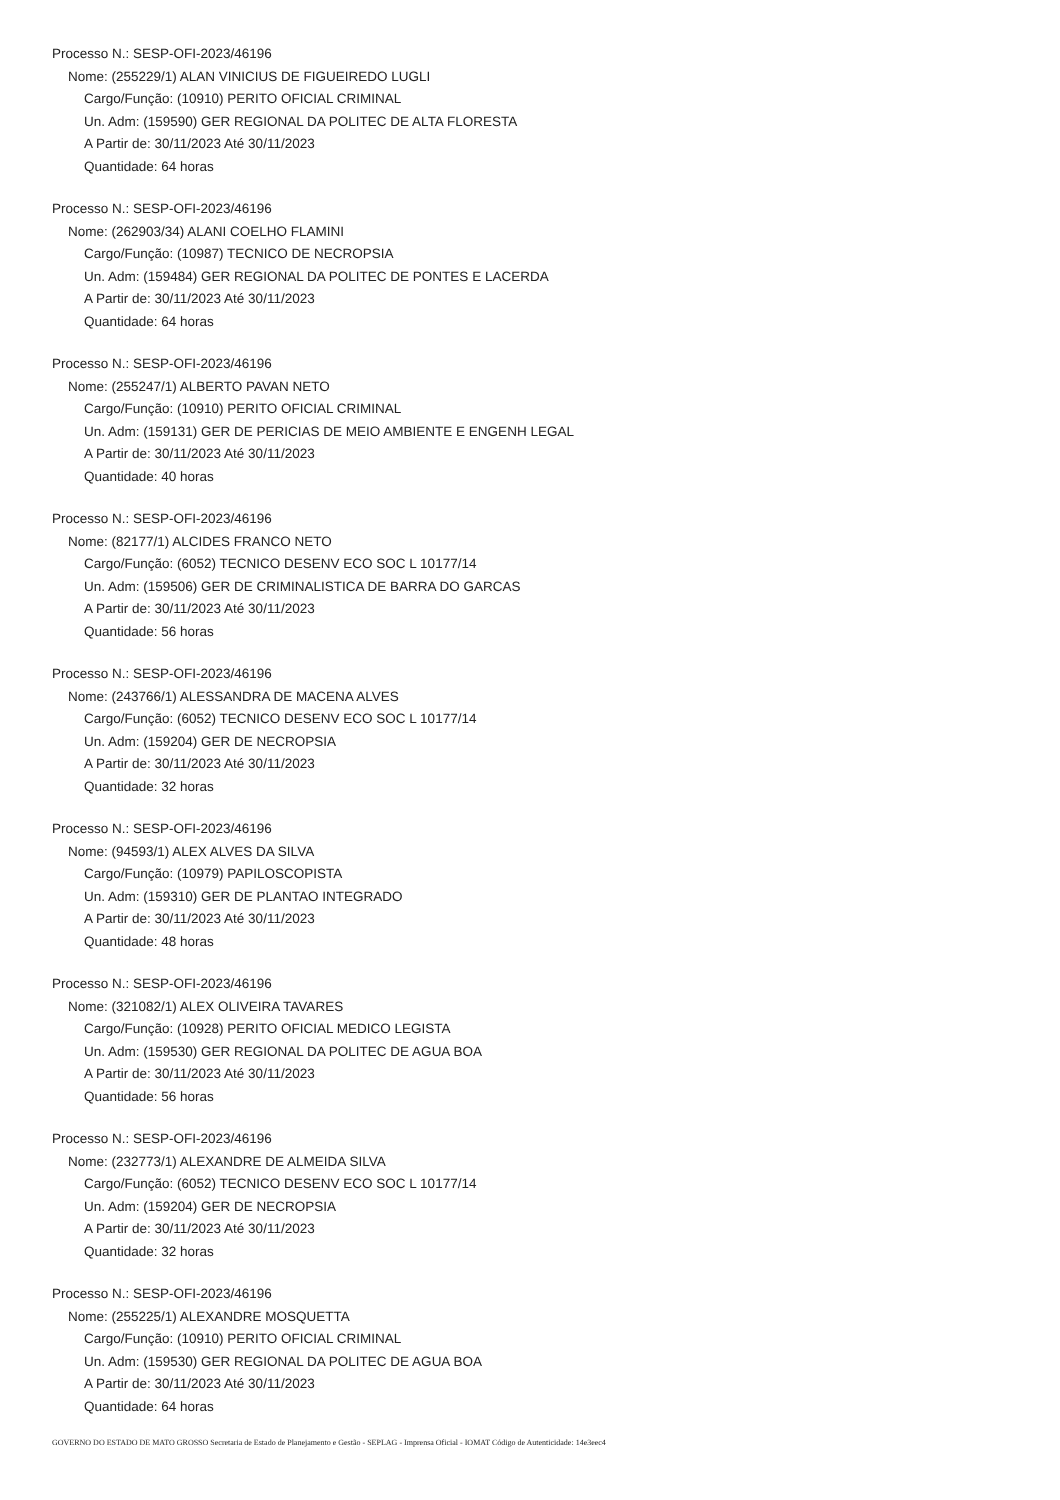Processo N.: SESP-OFI-2023/46196
Nome: (255229/1) ALAN VINICIUS DE FIGUEIREDO LUGLI
Cargo/Função: (10910) PERITO OFICIAL CRIMINAL
Un. Adm: (159590) GER REGIONAL DA POLITEC DE ALTA FLORESTA
A Partir de: 30/11/2023 Até 30/11/2023
Quantidade: 64 horas
Processo N.: SESP-OFI-2023/46196
Nome: (262903/34) ALANI COELHO FLAMINI
Cargo/Função: (10987) TECNICO DE NECROPSIA
Un. Adm: (159484) GER REGIONAL DA POLITEC DE PONTES E LACERDA
A Partir de: 30/11/2023 Até 30/11/2023
Quantidade: 64 horas
Processo N.: SESP-OFI-2023/46196
Nome: (255247/1) ALBERTO PAVAN NETO
Cargo/Função: (10910) PERITO OFICIAL CRIMINAL
Un. Adm: (159131) GER DE PERICIAS DE MEIO AMBIENTE E ENGENH LEGAL
A Partir de: 30/11/2023 Até 30/11/2023
Quantidade: 40 horas
Processo N.: SESP-OFI-2023/46196
Nome: (82177/1) ALCIDES FRANCO NETO
Cargo/Função: (6052) TECNICO DESENV ECO SOC L 10177/14
Un. Adm: (159506) GER DE CRIMINALISTICA DE BARRA DO GARCAS
A Partir de: 30/11/2023 Até 30/11/2023
Quantidade: 56 horas
Processo N.: SESP-OFI-2023/46196
Nome: (243766/1) ALESSANDRA DE MACENA ALVES
Cargo/Função: (6052) TECNICO DESENV ECO SOC L 10177/14
Un. Adm: (159204) GER DE NECROPSIA
A Partir de: 30/11/2023 Até 30/11/2023
Quantidade: 32 horas
Processo N.: SESP-OFI-2023/46196
Nome: (94593/1) ALEX ALVES DA SILVA
Cargo/Função: (10979) PAPILOSCOPISTA
Un. Adm: (159310) GER DE PLANTAO INTEGRADO
A Partir de: 30/11/2023 Até 30/11/2023
Quantidade: 48 horas
Processo N.: SESP-OFI-2023/46196
Nome: (321082/1) ALEX OLIVEIRA TAVARES
Cargo/Função: (10928) PERITO OFICIAL MEDICO LEGISTA
Un. Adm: (159530) GER REGIONAL DA POLITEC DE AGUA BOA
A Partir de: 30/11/2023 Até 30/11/2023
Quantidade: 56 horas
Processo N.: SESP-OFI-2023/46196
Nome: (232773/1) ALEXANDRE DE ALMEIDA SILVA
Cargo/Função: (6052) TECNICO DESENV ECO SOC L 10177/14
Un. Adm: (159204) GER DE NECROPSIA
A Partir de: 30/11/2023 Até 30/11/2023
Quantidade: 32 horas
Processo N.: SESP-OFI-2023/46196
Nome: (255225/1) ALEXANDRE MOSQUETTA
Cargo/Função: (10910) PERITO OFICIAL CRIMINAL
Un. Adm: (159530) GER REGIONAL DA POLITEC DE AGUA BOA
A Partir de: 30/11/2023 Até 30/11/2023
Quantidade: 64 horas
GOVERNO DO ESTADO DE MATO GROSSO Secretaria de Estado de Planejamento e Gestão - SEPLAG - Imprensa Oficial - IOMAT Código de Autenticidade: 14e3eec4